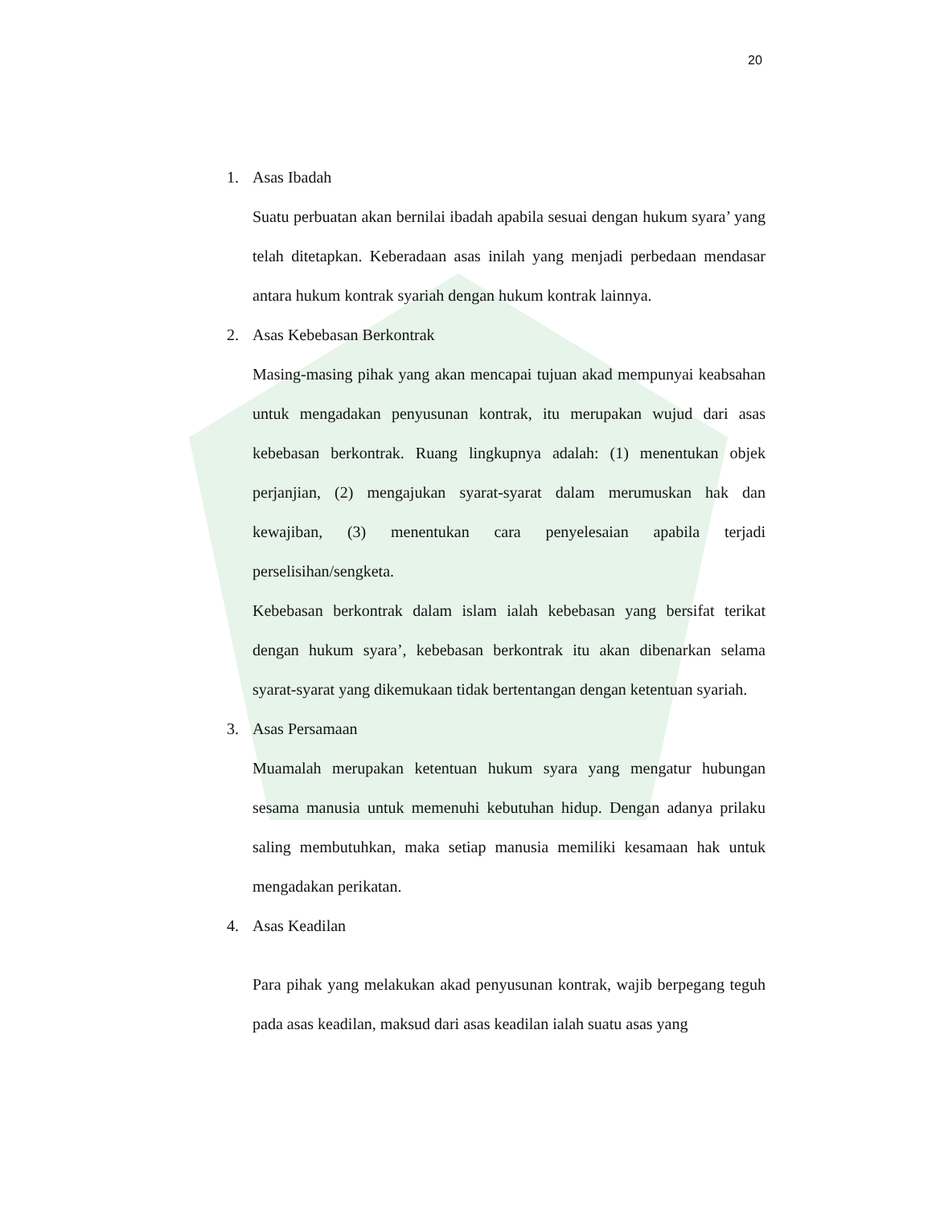20
1. Asas Ibadah
Suatu perbuatan akan bernilai ibadah apabila sesuai dengan hukum syara’ yang telah ditetapkan. Keberadaan asas inilah yang menjadi perbedaan mendasar antara hukum kontrak syariah dengan hukum kontrak lainnya.
2. Asas Kebebasan Berkontrak
Masing-masing pihak yang akan mencapai tujuan akad mempunyai keabsahan untuk mengadakan penyusunan kontrak, itu merupakan wujud dari asas kebebasan berkontrak. Ruang lingkupnya adalah: (1) menentukan objek perjanjian, (2) mengajukan syarat-syarat dalam merumuskan hak dan kewajiban, (3) menentukan cara penyelesaian apabila terjadi perselisihan/sengketa.
Kebebasan berkontrak dalam islam ialah kebebasan yang bersifat terikat dengan hukum syara’, kebebasan berkontrak itu akan dibenarkan selama syarat-syarat yang dikemukaan tidak bertentangan dengan ketentuan syariah.
3. Asas Persamaan
Muamalah merupakan ketentuan hukum syara yang mengatur hubungan sesama manusia untuk memenuhi kebutuhan hidup. Dengan adanya prilaku saling membutuhkan, maka setiap manusia memiliki kesamaan hak untuk mengadakan perikatan.
4. Asas Keadilan
Para pihak yang melakukan akad penyusunan kontrak, wajib berpegang teguh pada asas keadilan, maksud dari asas keadilan ialah suatu asas yang